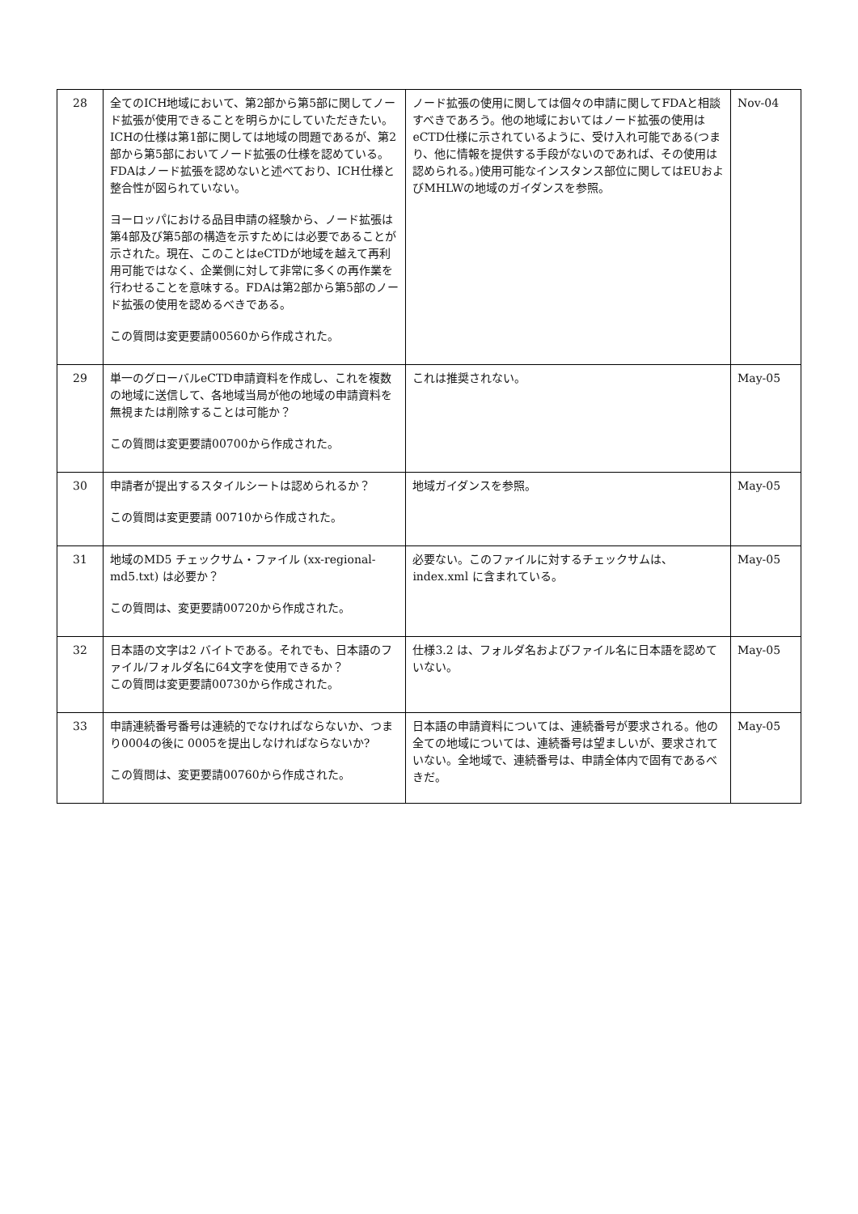| 28 | 全てのICH地域において、第2部から第5部に関してノード拡張が使用できることを明らかにしていただきたい。ICHの仕様は第1部に関しては地域の問題であるが、第2部から第5部においてノード拡張の仕様を認めている。FDAはノード拡張を認めないと述べており、ICH仕様と整合性が図られていない。 ヨーロッパにおける品目申請の経験から、ノード拡張は第4部及び第5部の構造を示すためには必要であることが示された。現在、このことはeCTDが地域を越えて再利用可能ではなく、企業側に対して非常に多くの再作業を行わせることを意味する。FDAは第2部から第5部のノード拡張の使用を認めるべきである。 この質問は変更要請00560から作成された。 | ノード拡張の使用に関しては個々の申請に関してFDAと相談すべきであろう。他の地域においてはノード拡張の使用はeCTD仕様に示されているように、受け入れ可能である(つまり、他に情報を提供する手段がないのであれば、その使用は認められる。)使用可能なインスタンス部位に関してはEUおよびMHLWの地域のガイダンスを参照。 | Nov-04 |
| 29 | 単一のグローバルeCTD申請資料を作成し、これを複数の地域に送信して、各地域当局が他の地域の申請資料を無視または削除することは可能か？ この質問は変更要請00700から作成された。 | これは推奨されない。 | May-05 |
| 30 | 申請者が提出するスタイルシートは認められるか？ この質問は変更要請 00710から作成された。 | 地域ガイダンスを参照。 | May-05 |
| 31 | 地域のMD5 チェックサム・ファイル (xx-regional-md5.txt) は必要か？ この質問は、変更要請00720から作成された。 | 必要ない。このファイルに対するチェックサムは、index.xml に含まれている。 | May-05 |
| 32 | 日本語の文字は2 バイトである。それでも、日本語のファイル/フォルダ名に64文字を使用できるか？ この質問は変更要請00730から作成された。 | 仕様3.2 は、フォルダ名およびファイル名に日本語を認めていない。 | May-05 |
| 33 | 申請連続番号番号は連続的でなければならないか、つまり0004の後に 0005を提出しなければならないか? この質問は、変更要請00760から作成された。 | 日本語の申請資料については、連続番号が要求される。他の全ての地域については、連続番号は望ましいが、要求されていない。全地域で、連続番号は、申請全体内で固有であるべきだ。 | May-05 |